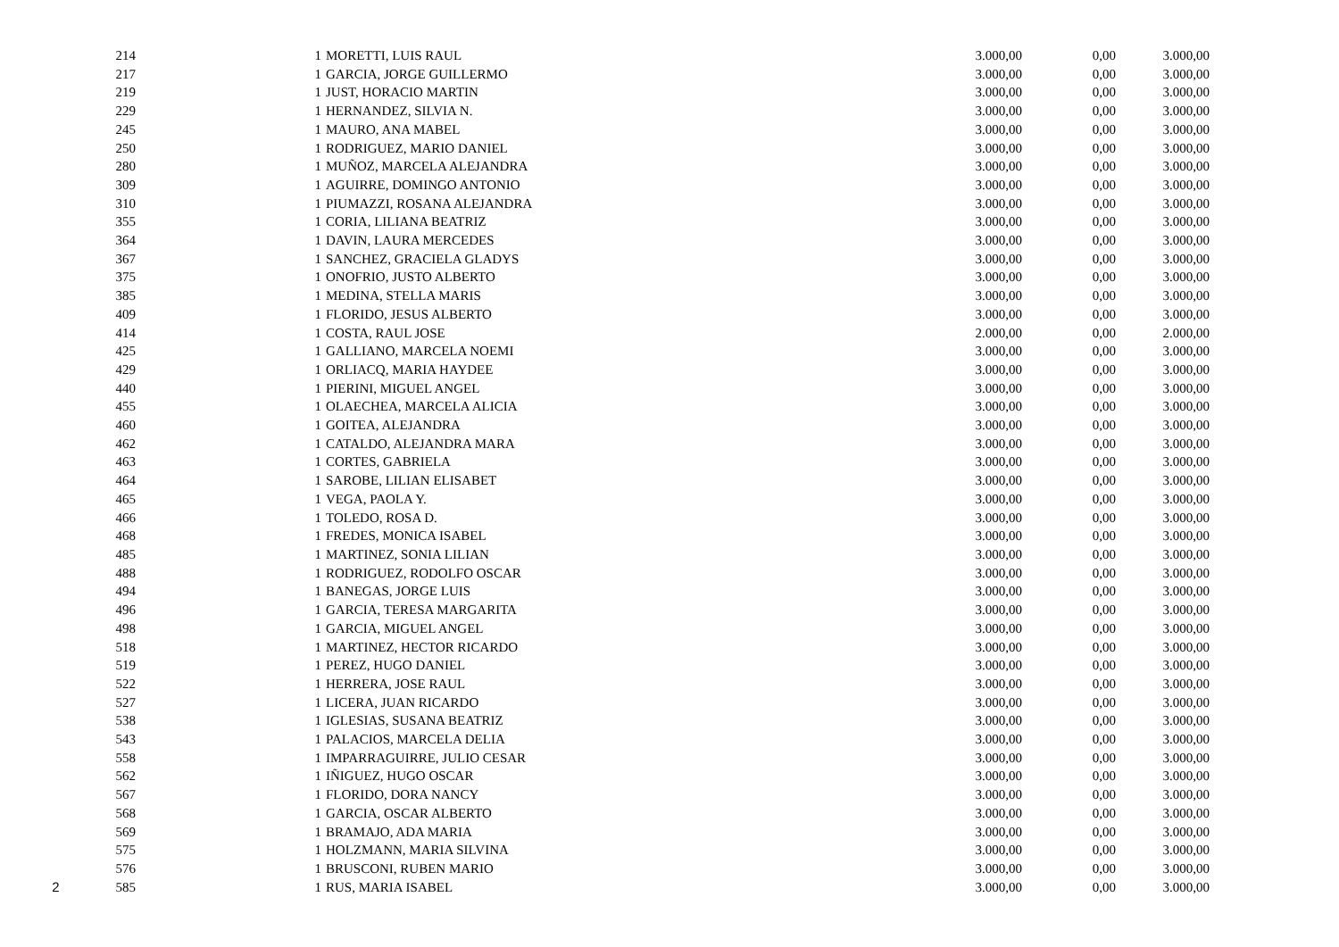| | 214 | | 1 | MORETTI, LUIS RAUL | 3.000,00 | 0,00 | 3.000,00 |
| | 217 | | 1 | GARCIA, JORGE GUILLERMO | 3.000,00 | 0,00 | 3.000,00 |
| | 219 | | 1 | JUST, HORACIO MARTIN | 3.000,00 | 0,00 | 3.000,00 |
| | 229 | | 1 | HERNANDEZ, SILVIA N. | 3.000,00 | 0,00 | 3.000,00 |
| | 245 | | 1 | MAURO, ANA MABEL | 3.000,00 | 0,00 | 3.000,00 |
| | 250 | | 1 | RODRIGUEZ, MARIO DANIEL | 3.000,00 | 0,00 | 3.000,00 |
| | 280 | | 1 | MUÑOZ, MARCELA ALEJANDRA | 3.000,00 | 0,00 | 3.000,00 |
| | 309 | | 1 | AGUIRRE, DOMINGO ANTONIO | 3.000,00 | 0,00 | 3.000,00 |
| | 310 | | 1 | PIUMAZZI, ROSANA ALEJANDRA | 3.000,00 | 0,00 | 3.000,00 |
| | 355 | | 1 | CORIA, LILIANA BEATRIZ | 3.000,00 | 0,00 | 3.000,00 |
| | 364 | | 1 | DAVIN, LAURA MERCEDES | 3.000,00 | 0,00 | 3.000,00 |
| | 367 | | 1 | SANCHEZ, GRACIELA GLADYS | 3.000,00 | 0,00 | 3.000,00 |
| | 375 | | 1 | ONOFRIO, JUSTO ALBERTO | 3.000,00 | 0,00 | 3.000,00 |
| | 385 | | 1 | MEDINA, STELLA MARIS | 3.000,00 | 0,00 | 3.000,00 |
| | 409 | | 1 | FLORIDO, JESUS ALBERTO | 3.000,00 | 0,00 | 3.000,00 |
| | 414 | | 1 | COSTA, RAUL JOSE | 2.000,00 | 0,00 | 2.000,00 |
| | 425 | | 1 | GALLIANO, MARCELA NOEMI | 3.000,00 | 0,00 | 3.000,00 |
| | 429 | | 1 | ORLIACQ, MARIA HAYDEE | 3.000,00 | 0,00 | 3.000,00 |
| | 440 | | 1 | PIERINI, MIGUEL ANGEL | 3.000,00 | 0,00 | 3.000,00 |
| | 455 | | 1 | OLAECHEA, MARCELA ALICIA | 3.000,00 | 0,00 | 3.000,00 |
| | 460 | | 1 | GOITEA, ALEJANDRA | 3.000,00 | 0,00 | 3.000,00 |
| | 462 | | 1 | CATALDO, ALEJANDRA MARA | 3.000,00 | 0,00 | 3.000,00 |
| | 463 | | 1 | CORTES, GABRIELA | 3.000,00 | 0,00 | 3.000,00 |
| | 464 | | 1 | SAROBE, LILIAN ELISABET | 3.000,00 | 0,00 | 3.000,00 |
| | 465 | | 1 | VEGA, PAOLA Y. | 3.000,00 | 0,00 | 3.000,00 |
| | 466 | | 1 | TOLEDO, ROSA D. | 3.000,00 | 0,00 | 3.000,00 |
| | 468 | | 1 | FREDES, MONICA ISABEL | 3.000,00 | 0,00 | 3.000,00 |
| | 485 | | 1 | MARTINEZ, SONIA LILIAN | 3.000,00 | 0,00 | 3.000,00 |
| | 488 | | 1 | RODRIGUEZ, RODOLFO OSCAR | 3.000,00 | 0,00 | 3.000,00 |
| | 494 | | 1 | BANEGAS, JORGE LUIS | 3.000,00 | 0,00 | 3.000,00 |
| | 496 | | 1 | GARCIA, TERESA MARGARITA | 3.000,00 | 0,00 | 3.000,00 |
| | 498 | | 1 | GARCIA, MIGUEL ANGEL | 3.000,00 | 0,00 | 3.000,00 |
| | 518 | | 1 | MARTINEZ, HECTOR RICARDO | 3.000,00 | 0,00 | 3.000,00 |
| | 519 | | 1 | PEREZ, HUGO DANIEL | 3.000,00 | 0,00 | 3.000,00 |
| | 522 | | 1 | HERRERA, JOSE RAUL | 3.000,00 | 0,00 | 3.000,00 |
| | 527 | | 1 | LICERA, JUAN RICARDO | 3.000,00 | 0,00 | 3.000,00 |
| | 538 | | 1 | IGLESIAS, SUSANA BEATRIZ | 3.000,00 | 0,00 | 3.000,00 |
| | 543 | | 1 | PALACIOS, MARCELA DELIA | 3.000,00 | 0,00 | 3.000,00 |
| | 558 | | 1 | IMPARRAGUIRRE, JULIO CESAR | 3.000,00 | 0,00 | 3.000,00 |
| | 562 | | 1 | IÑIGUEZ, HUGO OSCAR | 3.000,00 | 0,00 | 3.000,00 |
| | 567 | | 1 | FLORIDO, DORA NANCY | 3.000,00 | 0,00 | 3.000,00 |
| | 568 | | 1 | GARCIA, OSCAR ALBERTO | 3.000,00 | 0,00 | 3.000,00 |
| | 569 | | 1 | BRAMAJO, ADA MARIA | 3.000,00 | 0,00 | 3.000,00 |
| | 575 | | 1 | HOLZMANN, MARIA SILVINA | 3.000,00 | 0,00 | 3.000,00 |
| | 576 | | 1 | BRUSCONI, RUBEN MARIO | 3.000,00 | 0,00 | 3.000,00 |
| 2 | 585 | | 1 | RUS, MARIA ISABEL | 3.000,00 | 0,00 | 3.000,00 |